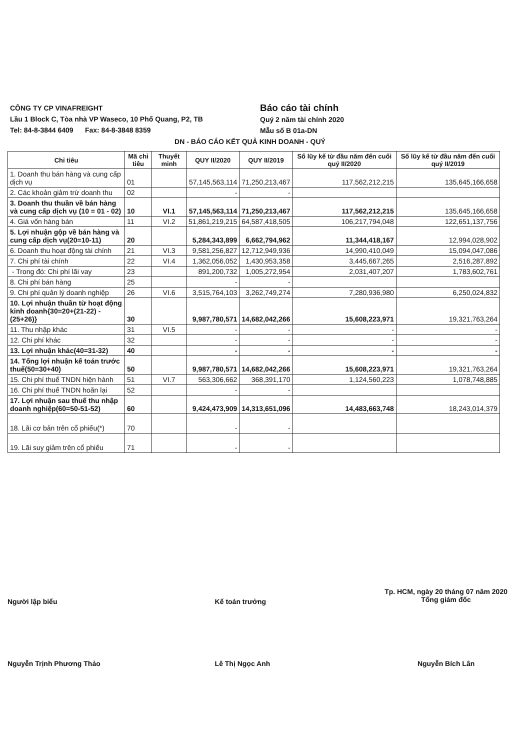CÔNG TY CP VINAFREIGHT
Lầu 1 Block C, Tòa nhà VP Waseco, 10 Phổ Quang, P2, TB
Tel: 84-8-3844 6409 Fax: 84-8-3848 8359
Báo cáo tài chính
Quý 2 năm tài chính 2020
Mẫu số B 01a-DN
DN - BÁO CÁO KẾT QUẢ KINH DOANH - QUÝ
| Chỉ tiêu | Mã chỉ tiêu | Thuyết minh | QUY II/2020 | QUY II/2019 | Số lũy kế từ đầu năm đến cuối quý II/2020 | Số lũy kế từ đầu năm đến cuối quý II/2019 |
| --- | --- | --- | --- | --- | --- | --- |
| 1. Doanh thu bán hàng và cung cấp dịch vụ | 01 | | 57,145,563,114 | 71,250,213,467 | 117,562,212,215 | 135,645,166,658 |
| 2. Các khoản giảm trừ doanh thu | 02 | | - | - | | |
| 3. Doanh thu thuần về bán hàng và cung cấp dịch vụ (10 = 01 - 02) | 10 | VI.1 | 57,145,563,114 | 71,250,213,467 | 117,562,212,215 | 135,645,166,658 |
| 4. Giá vốn hàng bán | 11 | VI.2 | 51,861,219,215 | 64,587,418,505 | 106,217,794,048 | 122,651,137,756 |
| 5. Lợi nhuận gộp về bán hàng và cung cấp dịch vụ(20=10-11) | 20 | | 5,284,343,899 | 6,662,794,962 | 11,344,418,167 | 12,994,028,902 |
| 6. Doanh thu hoạt động tài chính | 21 | VI.3 | 9,581,256,827 | 12,712,949,936 | 14,990,410,049 | 15,094,047,086 |
| 7. Chi phí tài chính | 22 | VI.4 | 1,362,056,052 | 1,430,953,358 | 3,445,667,265 | 2,516,287,892 |
| - Trong đó: Chi phí lãi vay | 23 | | 891,200,732 | 1,005,272,954 | 2,031,407,207 | 1,783,602,761 |
| 8. Chi phí bán hàng | 25 | | - | - | | |
| 9. Chi phí quản lý doanh nghiệp | 26 | VI.6 | 3,515,764,103 | 3,262,749,274 | 7,280,936,980 | 6,250,024,832 |
| 10. Lợi nhuận thuần từ hoạt động kinh doanh{30=20+(21-22) - (25+26)} | 30 | | 9,987,780,571 | 14,682,042,266 | 15,608,223,971 | 19,321,763,264 |
| 11. Thu nhập khác | 31 | VI.5 | - | - | - | - |
| 12. Chi phí khác | 32 | | - | - | - | - |
| 13. Lợi nhuận khác(40=31-32) | 40 | | - | - | - | - |
| 14. Tổng lợi nhuận kế toán trước thuế(50=30+40) | 50 | | 9,987,780,571 | 14,682,042,266 | 15,608,223,971 | 19,321,763,264 |
| 15. Chi phí thuế TNDN hiện hành | 51 | VI.7 | 563,306,662 | 368,391,170 | 1,124,560,223 | 1,078,748,885 |
| 16. Chi phí thuế TNDN hoãn lại | 52 | | - | - | | |
| 17. Lợi nhuận sau thuế thu nhập doanh nghiệp(60=50-51-52) | 60 | | 9,424,473,909 | 14,313,651,096 | 14,483,663,748 | 18,243,014,379 |
| 18. Lãi cơ bản trên cổ phiếu(*) | 70 | | - | - | | |
| 19. Lãi suy giảm trên cổ phiếu | 71 | | - | - | | |
Người lập biểu
Nguyễn Trịnh Phương Thảo
Kế toán trưởng
Lê Thị Ngọc Anh
Tp. HCM, ngày 20 tháng 07 năm 2020
Tổng giám đốc
Nguyễn Bích Lân